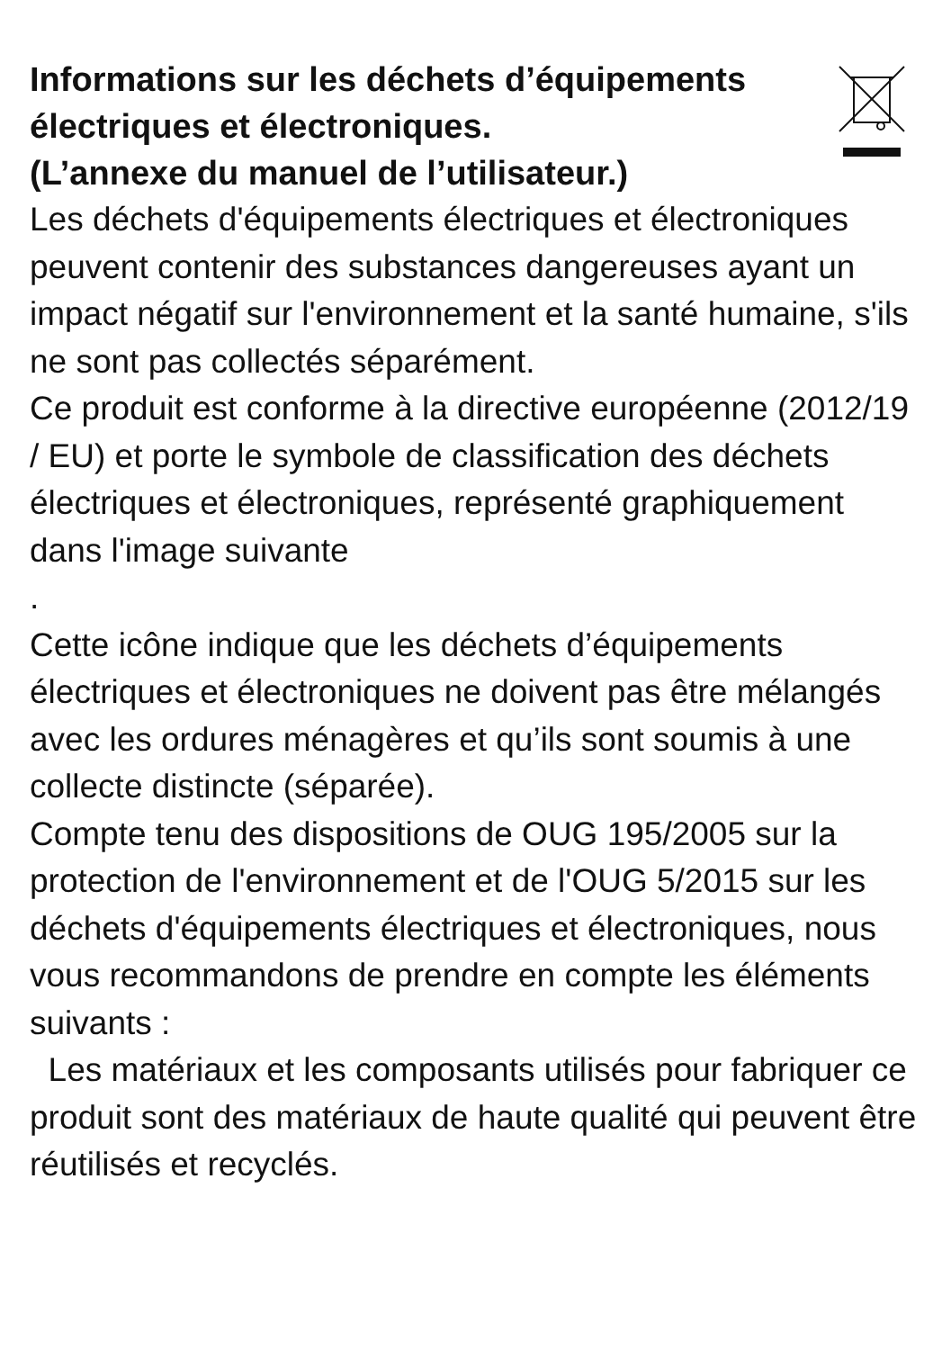Informations sur les déchets d’équipements électriques et électroniques.
(L’annexe du manuel de l’utilisateur.)
Les déchets d'équipements électriques et électroniques peuvent contenir des substances dangereuses ayant un impact négatif sur l'environnement et la santé humaine, s'ils ne sont pas collectés séparément.
Ce produit est conforme à la directive européenne (2012/19 / EU) et porte le symbole de classification des déchets électriques et électroniques, représenté graphiquement dans l'image suivante
.
Cette icône indique que les déchets d’équipements électriques et électroniques ne doivent pas être mélangés avec les ordures ménagères et qu’ils sont soumis à une collecte distincte (séparée).
Compte tenu des dispositions de OUG 195/2005 sur la protection de l'environnement et de l'OUG 5/2015 sur les déchets d'équipements électriques et électroniques, nous vous recommandons de prendre en compte les éléments suivants :
Les matériaux et les composants utilisés pour fabriquer ce produit sont des matériaux de haute qualité qui peuvent être réutilisés et recyclés.